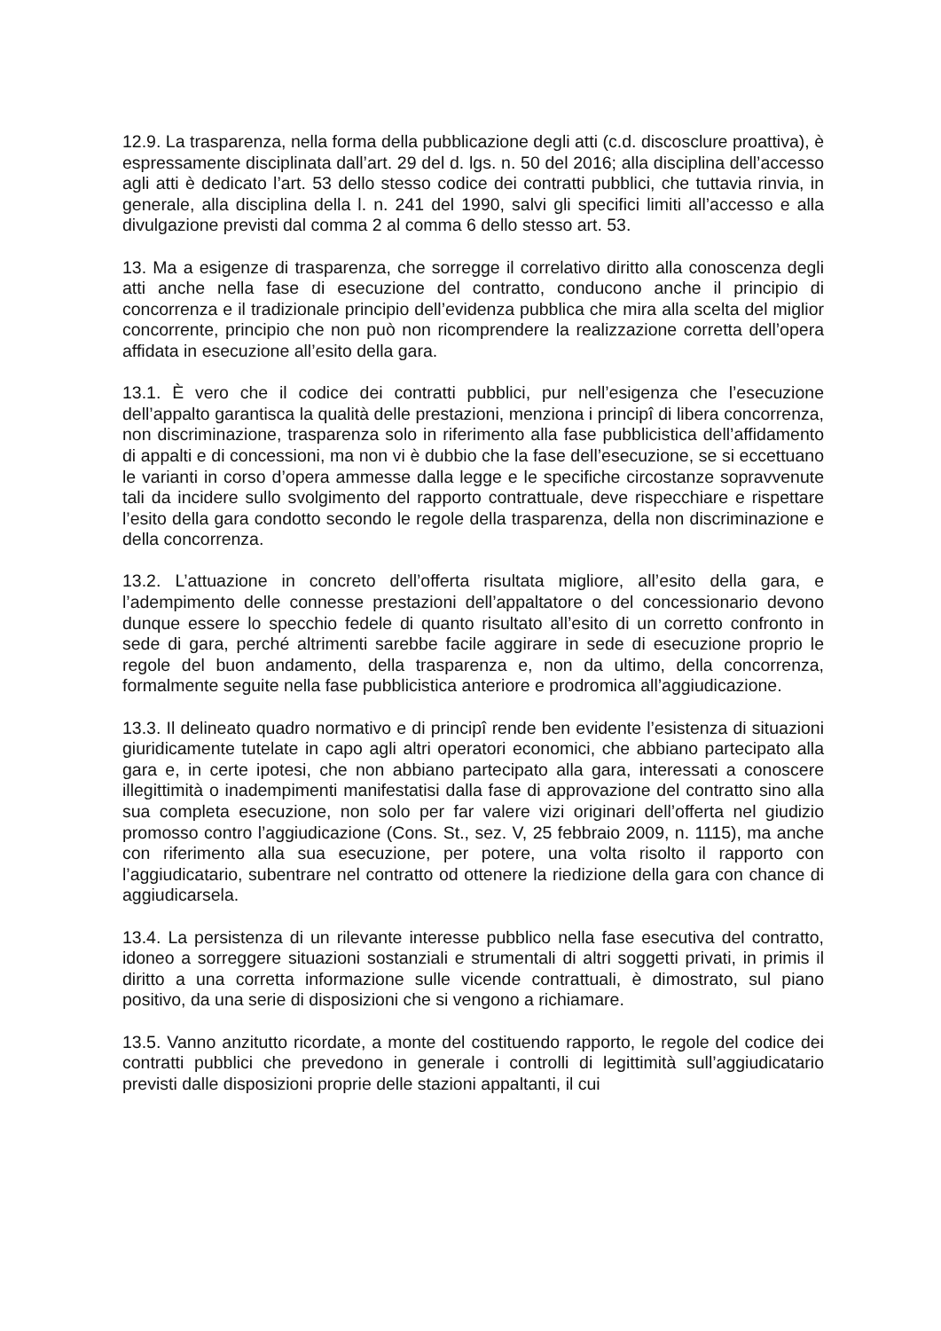12.9. La trasparenza, nella forma della pubblicazione degli atti (c.d. discosclure proattiva), è espressamente disciplinata dall’art. 29 del d. lgs. n. 50 del 2016; alla disciplina dell’accesso agli atti è dedicato l’art. 53 dello stesso codice dei contratti pubblici, che tuttavia rinvia, in generale, alla disciplina della l. n. 241 del 1990, salvi gli specifici limiti all’accesso e alla divulgazione previsti dal comma 2 al comma 6 dello stesso art. 53.
13. Ma a esigenze di trasparenza, che sorregge il correlativo diritto alla conoscenza degli atti anche nella fase di esecuzione del contratto, conducono anche il principio di concorrenza e il tradizionale principio dell’evidenza pubblica che mira alla scelta del miglior concorrente, principio che non può non ricomprendere la realizzazione corretta dell’opera affidata in esecuzione all’esito della gara.
13.1. È vero che il codice dei contratti pubblici, pur nell’esigenza che l’esecuzione dell’appalto garantisca la qualità delle prestazioni, menziona i principî di libera concorrenza, non discriminazione, trasparenza solo in riferimento alla fase pubblicistica dell’affidamento di appalti e di concessioni, ma non vi è dubbio che la fase dell’esecuzione, se si eccettuano le varianti in corso d’opera ammesse dalla legge e le specifiche circostanze sopravvenute tali da incidere sullo svolgimento del rapporto contrattuale, deve rispecchiare e rispettare l’esito della gara condotto secondo le regole della trasparenza, della non discriminazione e della concorrenza.
13.2. L’attuazione in concreto dell’offerta risultata migliore, all’esito della gara, e l’adempimento delle connesse prestazioni dell’appaltatore o del concessionario devono dunque essere lo specchio fedele di quanto risultato all’esito di un corretto confronto in sede di gara, perché altrimenti sarebbe facile aggirare in sede di esecuzione proprio le regole del buon andamento, della trasparenza e, non da ultimo, della concorrenza, formalmente seguite nella fase pubblicistica anteriore e prodromica all’aggiudicazione.
13.3. Il delineato quadro normativo e di principî rende ben evidente l’esistenza di situazioni giuridicamente tutelate in capo agli altri operatori economici, che abbiano partecipato alla gara e, in certe ipotesi, che non abbiano partecipato alla gara, interessati a conoscere illegittimità o inadempimenti manifestatisi dalla fase di approvazione del contratto sino alla sua completa esecuzione, non solo per far valere vizi originari dell’offerta nel giudizio promosso contro l’aggiudicazione (Cons. St., sez. V, 25 febbraio 2009, n. 1115), ma anche con riferimento alla sua esecuzione, per potere, una volta risolto il rapporto con l’aggiudicatario, subentrare nel contratto od ottenere la riedizione della gara con chance di aggiudicarsela.
13.4. La persistenza di un rilevante interesse pubblico nella fase esecutiva del contratto, idoneo a sorreggere situazioni sostanziali e strumentali di altri soggetti privati, in primis il diritto a una corretta informazione sulle vicende contrattuali, è dimostrato, sul piano positivo, da una serie di disposizioni che si vengono a richiamare.
13.5. Vanno anzitutto ricordate, a monte del costituendo rapporto, le regole del codice dei contratti pubblici che prevedono in generale i controlli di legittimità sull’aggiudicatario previsti dalle disposizioni proprie delle stazioni appaltanti, il cui